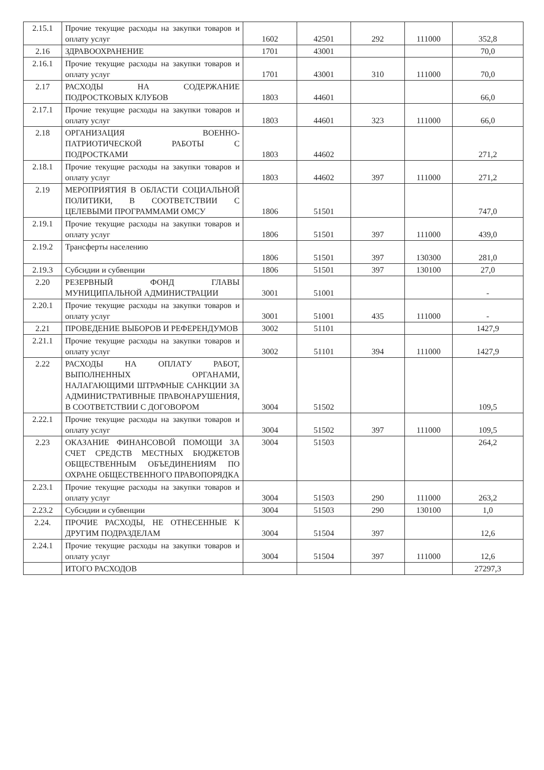| 2.15.1 | Прочие текущие расходы на закупки товаров и оплату услуг | 1602 | 42501 | 292 | 111000 | 352,8 |
| 2.16 | ЗДРАВООХРАНЕНИЕ | 1701 | 43001 | | | 70,0 |
| 2.16.1 | Прочие текущие расходы на закупки товаров и оплату услуг | 1701 | 43001 | 310 | 111000 | 70,0 |
| 2.17 | РАСХОДЫ НА СОДЕРЖАНИЕ ПОДРОСТКОВЫХ КЛУБОВ | 1803 | 44601 | | | 66,0 |
| 2.17.1 | Прочие текущие расходы на закупки товаров и оплату услуг | 1803 | 44601 | 323 | 111000 | 66,0 |
| 2.18 | ОРГАНИЗАЦИЯ ВОЕННО-ПАТРИОТИЧЕСКОЙ РАБОТЫ С ПОДРОСТКАМИ | 1803 | 44602 | | | 271,2 |
| 2.18.1 | Прочие текущие расходы на закупки товаров и оплату услуг | 1803 | 44602 | 397 | 111000 | 271,2 |
| 2.19 | МЕРОПРИЯТИЯ В ОБЛАСТИ СОЦИАЛЬНОЙ ПОЛИТИКИ, В СООТВЕТСТВИИ С ЦЕЛЕВЫМИ ПРОГРАММАМИ ОМСУ | 1806 | 51501 | | | 747,0 |
| 2.19.1 | Прочие текущие расходы на закупки товаров и оплату услуг | 1806 | 51501 | 397 | 111000 | 439,0 |
| 2.19.2 | Трансферты населению | 1806 | 51501 | 397 | 130300 | 281,0 |
| 2.19.3 | Субсидии и субвенции | 1806 | 51501 | 397 | 130100 | 27,0 |
| 2.20 | РЕЗЕРВНЫЙ ФОНД ГЛАВЫ МУНИЦИПАЛЬНОЙ АДМИНИСТРАЦИИ | 3001 | 51001 | | | - |
| 2.20.1 | Прочие текущие расходы на закупки товаров и оплату услуг | 3001 | 51001 | 435 | 111000 | - |
| 2.21 | ПРОВЕДЕНИЕ ВЫБОРОВ И РЕФЕРЕНДУМОВ | 3002 | 51101 | | | 1427,9 |
| 2.21.1 | Прочие текущие расходы на закупки товаров и оплату услуг | 3002 | 51101 | 394 | 111000 | 1427,9 |
| 2.22 | РАСХОДЫ НА ОПЛАТУ РАБОТ, ВЫПОЛНЕННЫХ ОРГАНАМИ, НАЛАГАЮЩИМИ ШТРАФНЫЕ САНКЦИИ ЗА АДМИНИСТРАТИВНЫЕ ПРАВОНАРУШЕНИЯ, В СООТВЕТСТВИИ С ДОГОВОРОМ | 3004 | 51502 | | | 109,5 |
| 2.22.1 | Прочие текущие расходы на закупки товаров и оплату услуг | 3004 | 51502 | 397 | 111000 | 109,5 |
| 2.23 | ОКАЗАНИЕ ФИНАНСОВОЙ ПОМОЩИ ЗА СЧЕТ СРЕДСТВ МЕСТНЫХ БЮДЖЕТОВ ОБЩЕСТВЕННЫМ ОБЪЕДИНЕНИЯМ ПО ОХРАНЕ ОБЩЕСТВЕННОГО ПРАВОПОРЯДКА | 3004 | 51503 | | | 264,2 |
| 2.23.1 | Прочие текущие расходы на закупки товаров и оплату услуг | 3004 | 51503 | 290 | 111000 | 263,2 |
| 2.23.2 | Субсидии и субвенции | 3004 | 51503 | 290 | 130100 | 1,0 |
| 2.24. | ПРОЧИЕ РАСХОДЫ, НЕ ОТНЕСЕННЫЕ К ДРУГИМ ПОДРАЗДЕЛАМ | 3004 | 51504 | 397 | | 12,6 |
| 2.24.1 | Прочие текущие расходы на закупки товаров и оплату услуг | 3004 | 51504 | 397 | 111000 | 12,6 |
| | ИТОГО РАСХОДОВ | | | | | 27297,3 |